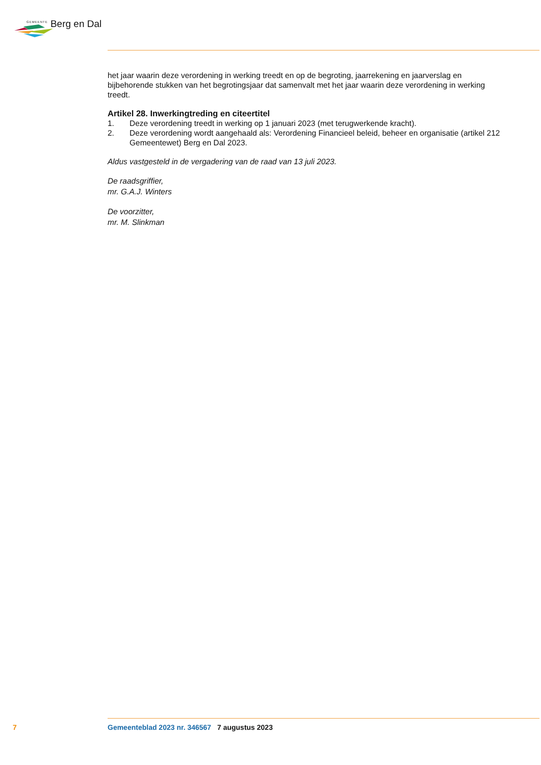GEMEENTE Berg en Dal
het jaar waarin deze verordening in werking treedt en op de begroting, jaarrekening en jaarverslag en bijbehorende stukken van het begrotingsjaar dat samenvalt met het jaar waarin deze verordening in werking treedt.
Artikel 28. Inwerkingtreding en citeertitel
1. Deze verordening treedt in werking op 1 januari 2023 (met terugwerkende kracht).
2. Deze verordening wordt aangehaald als: Verordening Financieel beleid, beheer en organisatie (artikel 212 Gemeentewet) Berg en Dal 2023.
Aldus vastgesteld in de vergadering van de raad van 13 juli 2023.
De raadsgriffier,
mr. G.A.J. Winters
De voorzitter,
mr. M. Slinkman
7 Gemeenteblad 2023 nr. 346567 7 augustus 2023